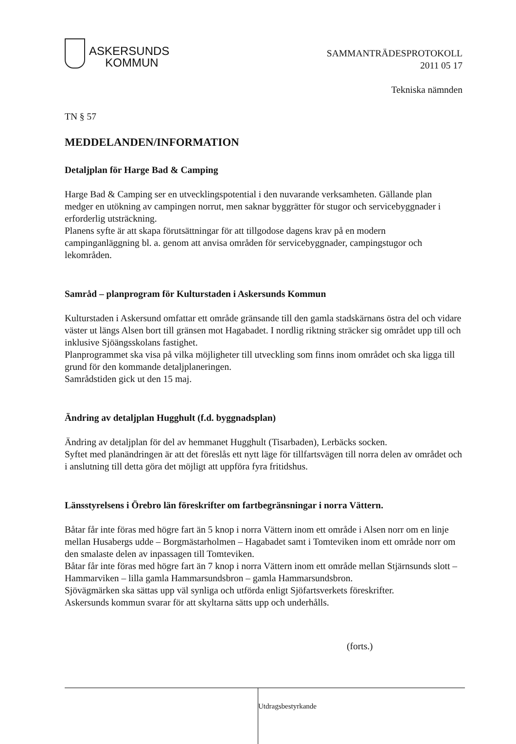ASKERSUNDS
KOMMUN
SAMMANTRÄDESPROTOKOLL
2011 05 17
Tekniska nämnden
TN § 57
MEDDELANDEN/INFORMATION
Detaljplan för Harge Bad & Camping
Harge Bad & Camping ser en utvecklingspotential i den nuvarande verksamheten. Gällande plan medger en utökning av campingen norrut, men saknar byggrätter för stugor och servicebyggnader i erforderlig utsträckning.
Planens syfte är att skapa förutsättningar för att tillgodose dagens krav på en modern campinganläggning bl. a. genom att anvisa områden för servicebyggnader, campingstugor och lekområden.
Samråd – planprogram för Kulturstaden i Askersunds Kommun
Kulturstaden i Askersund omfattar ett område gränsande till den gamla stadskärnans östra del och vidare väster ut längs Alsen bort till gränsen mot Hagabadet. I nordlig riktning sträcker sig området upp till och inklusive Sjöängsskolans fastighet.
Planprogrammet ska visa på vilka möjligheter till utveckling som finns inom området och ska ligga till grund för den kommande detaljplaneringen.
Samrådstiden gick ut den 15 maj.
Ändring av detaljplan Hugghult (f.d. byggnadsplan)
Ändring av detaljplan för del av hemmanet Hugghult (Tisarbaden), Lerbäcks socken.
Syftet med planändringen är att det föreslås ett nytt läge för tillfartsvägen till norra delen av området och i anslutning till detta göra det möjligt att uppföra fyra fritidshus.
Länsstyrelsens i Örebro län föreskrifter om fartbegränsningar i norra Vättern.
Båtar får inte föras med högre fart än 5 knop i norra Vättern inom ett område i Alsen norr om en linje mellan Husabergs udde – Borgmästarholmen – Hagabadet samt i Tomteviken inom ett område norr om den smalaste delen av inpassagen till Tomteviken.
Båtar får inte föras med högre fart än 7 knop i norra Vättern inom ett område mellan Stjärnsunds slott – Hammarviken – lilla gamla Hammarsundsbron – gamla Hammarsundsbron.
Sjövägmärken ska sättas upp väl synliga och utförda enligt Sjöfartsverkets föreskrifter.
Askersunds kommun svarar för att skyltarna sätts upp och underhålls.
(forts.)
Utdragsbestyrkande